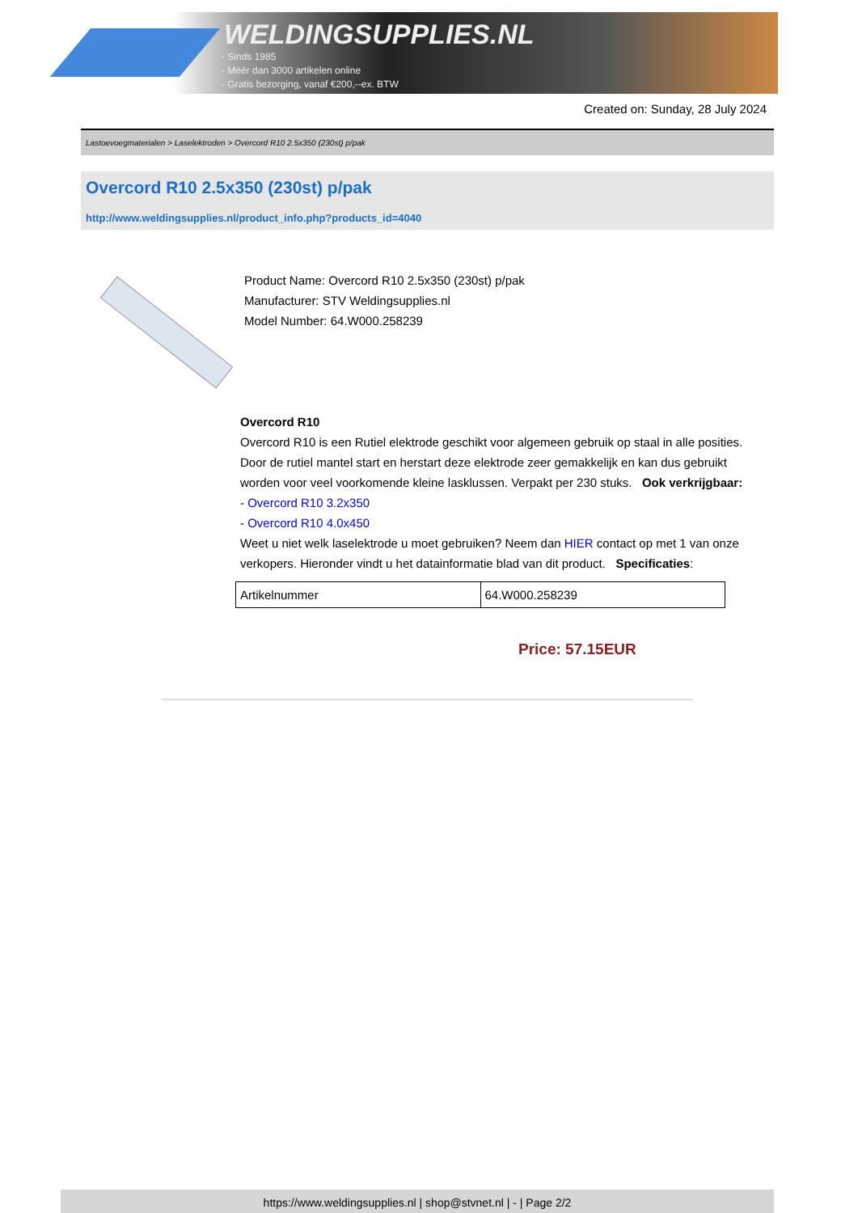WELDINGSUPPLIES.NL
- Sinds 1985
- Méér dan 3000 artikelen online
- Gratis bezorging, vanaf €200,--ex. BTW
Created on: Sunday, 28 July 2024
Lastoevoegmaterialen > Laselektroden > Overcord R10 2.5x350 (230st) p/pak
Overcord R10 2.5x350 (230st) p/pak
http://www.weldingsupplies.nl/product_info.php?products_id=4040
Product Name: Overcord R10 2.5x350 (230st) p/pak
Manufacturer: STV Weldingsupplies.nl
Model Number: 64.W000.258239
Overcord R10
Overcord R10 is een Rutiel elektrode geschikt voor algemeen gebruik op staal in alle posities. Door de rutiel mantel start en herstart deze elektrode zeer gemakkelijk en kan dus gebruikt worden voor veel voorkomende kleine lasklussen. Verpakt per 230 stuks. Ook verkrijgbaar:
- Overcord R10 3.2x350
- Overcord R10 4.0x450
Weet u niet welk laselektrode u moet gebruiken? Neem dan HIER contact op met 1 van onze verkopers. Hieronder vindt u het datainformatie blad van dit product. Specificaties:
| Artikelnummer | 64.W000.258239 |
Price: 57.15EUR
https://www.weldingsupplies.nl | shop@stvnet.nl | - | Page 2/2